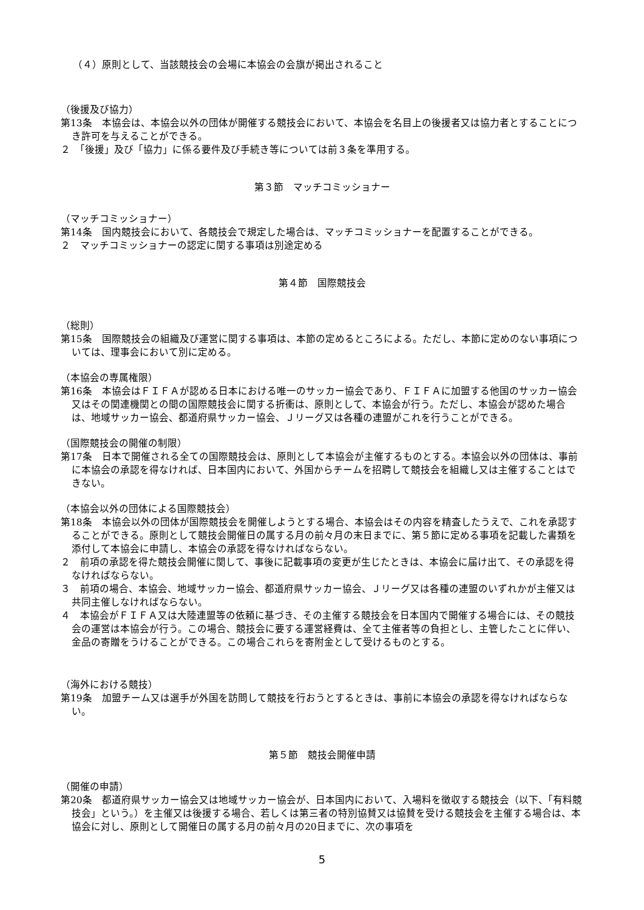（４）原則として、当該競技会の会場に本協会の会旗が掲出されること
（後援及び協力）
第13条　本協会は、本協会以外の団体が開催する競技会において、本協会を名目上の後援者又は協力者とすることにつき許可を与えることができる。
２　「後援」及び「協力」に係る要件及び手続き等については前３条を準用する。
第３節　マッチコミッショナー
（マッチコミッショナー）
第14条　国内競技会において、各競技会で規定した場合は、マッチコミッショナーを配置することができる。
２　マッチコミッショナーの認定に関する事項は別途定める
第４節　国際競技会
（総則）
第15条　国際競技会の組織及び運営に関する事項は、本節の定めるところによる。ただし、本節に定めのない事項については、理事会において別に定める。
（本協会の専属権限）
第16条　本協会はＦＩＦＡが認める日本における唯一のサッカー協会であり、ＦＩＦＡに加盟する他国のサッカー協会又はその関連機関との間の国際競技会に関する折衝は、原則として、本協会が行う。ただし、本協会が認めた場合は、地域サッカー協会、都道府県サッカー協会、Ｊリーグ又は各種の連盟がこれを行うことができる。
（国際競技会の開催の制限）
第17条　日本で開催される全ての国際競技会は、原則として本協会が主催するものとする。本協会以外の団体は、事前に本協会の承認を得なければ、日本国内において、外国からチームを招聘して競技会を組織し又は主催することはできない。
（本協会以外の団体による国際競技会）
第18条　本協会以外の団体が国際競技会を開催しようとする場合、本協会はその内容を精査したうえで、これを承認することができる。原則として競技会開催日の属する月の前々月の末日までに、第５節に定める事項を記載した書類を添付して本協会に申請し、本協会の承認を得なければならない。
２　前項の承認を得た競技会開催に関して、事後に記載事項の変更が生じたときは、本協会に届け出て、その承認を得なければならない。
３　前項の場合、本協会、地域サッカー協会、都道府県サッカー協会、Ｊリーグ又は各種の連盟のいずれかが主催又は共同主催しなければならない。
４　本協会がＦＩＦＡ又は大陸連盟等の依頼に基づき、その主催する競技会を日本国内で開催する場合には、その競技会の運営は本協会が行う。この場合、競技会に要する運営経費は、全て主催者等の負担とし、主管したことに伴い、金品の寄贈をうけることができる。この場合これらを寄附金として受けるものとする。
（海外における競技）
第19条　加盟チーム又は選手が外国を訪問して競技を行おうとするときは、事前に本協会の承認を得なければならない。
第５節　競技会開催申請
（開催の申請）
第20条　都道府県サッカー協会又は地域サッカー協会が、日本国内において、入場料を徴収する競技会（以下、「有料競技会」という。）を主催又は後援する場合、若しくは第三者の特別協賛又は協賛を受ける競技会を主催する場合は、本協会に対し、原則として開催日の属する月の前々月の20日までに、次の事項を
5